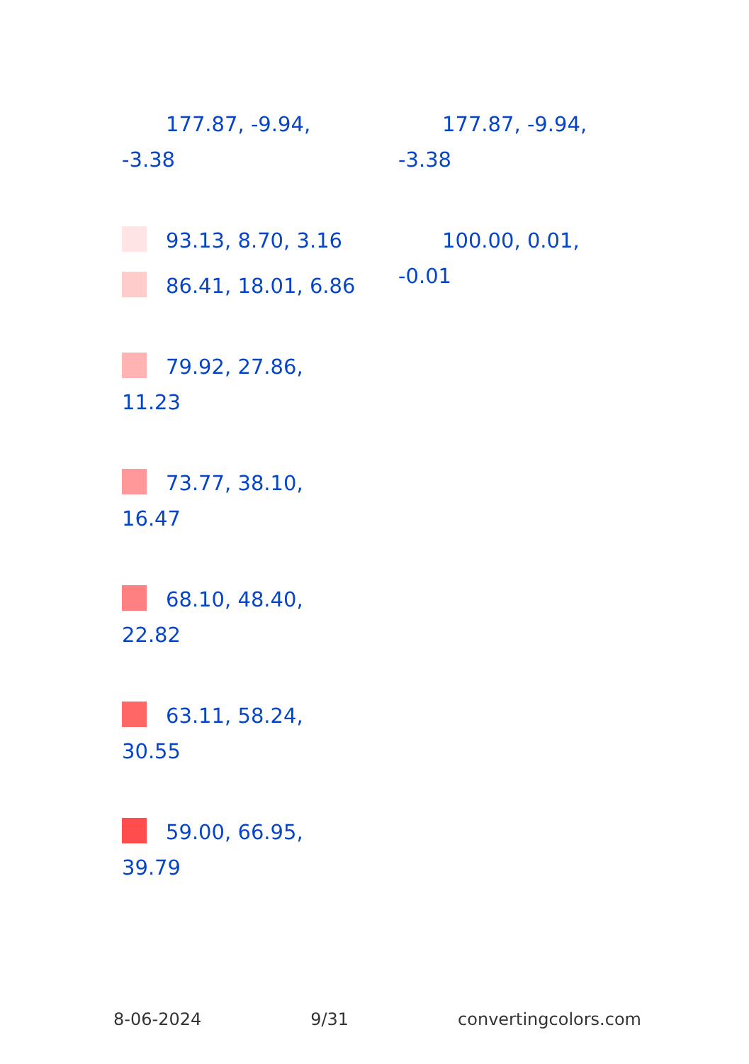177.87, -9.94,
-3.38
93.13, 8.70, 3.16
86.41, 18.01, 6.86
79.92, 27.86,
11.23
73.77, 38.10,
16.47
68.10, 48.40,
22.82
63.11, 58.24,
30.55
59.00, 66.95,
39.79
177.87, -9.94,
-3.38
100.00, 0.01,
-0.01
8-06-2024 9/31 convertingcolors.com